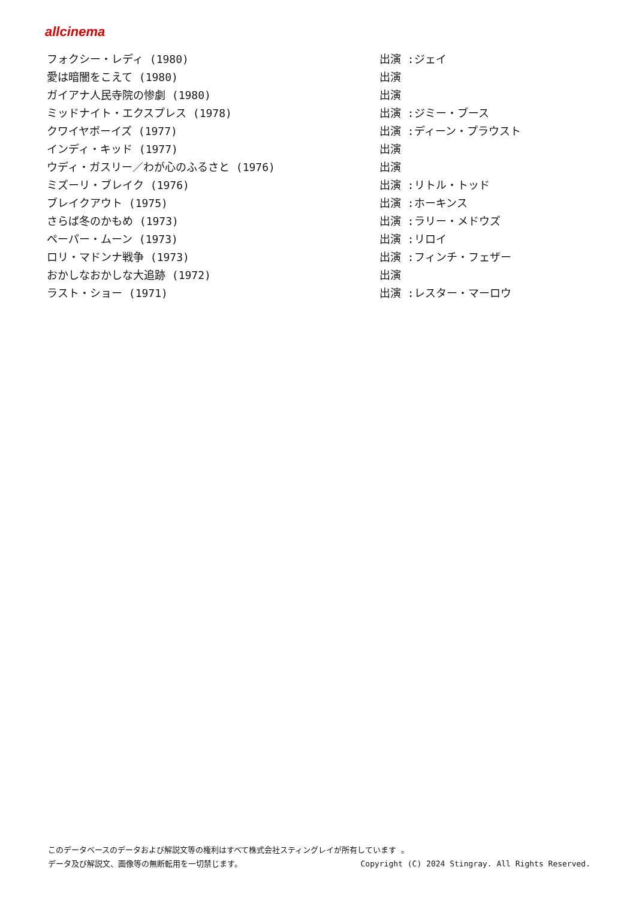allcinema
| フォクシー・レディ (1980) | 出演 :ジェイ |
| 愛は暗闇をこえて (1980) | 出演 |
| ガイアナ人民寺院の惨劇 (1980) | 出演 |
| ミッドナイト・エクスプレス (1978) | 出演 :ジミー・ブース |
| クワイヤボーイズ (1977) | 出演 :ディーン・プラウスト |
| インディ・キッド (1977) | 出演 |
| ウディ・ガスリー／わが心のふるさと (1976) | 出演 |
| ミズーリ・ブレイク (1976) | 出演 :リトル・トッド |
| ブレイクアウト (1975) | 出演 :ホーキンス |
| さらば冬のかもめ (1973) | 出演 :ラリー・メドウズ |
| ペーパー・ムーン (1973) | 出演 :リロイ |
| ロリ・マドンナ戦争 (1973) | 出演 :フィンチ・フェザー |
| おかしなおかしな大追跡 (1972) | 出演 |
| ラスト・ショー (1971) | 出演 :レスター・マーロウ |
このデータベースのデータおよび解説文等の権利はすべて株式会社スティングレイが所有しています 。
Copyright (C) 2024 Stingray. All Rights Reserved. データ及び解説文、画像等の無断転用を一切禁じます。